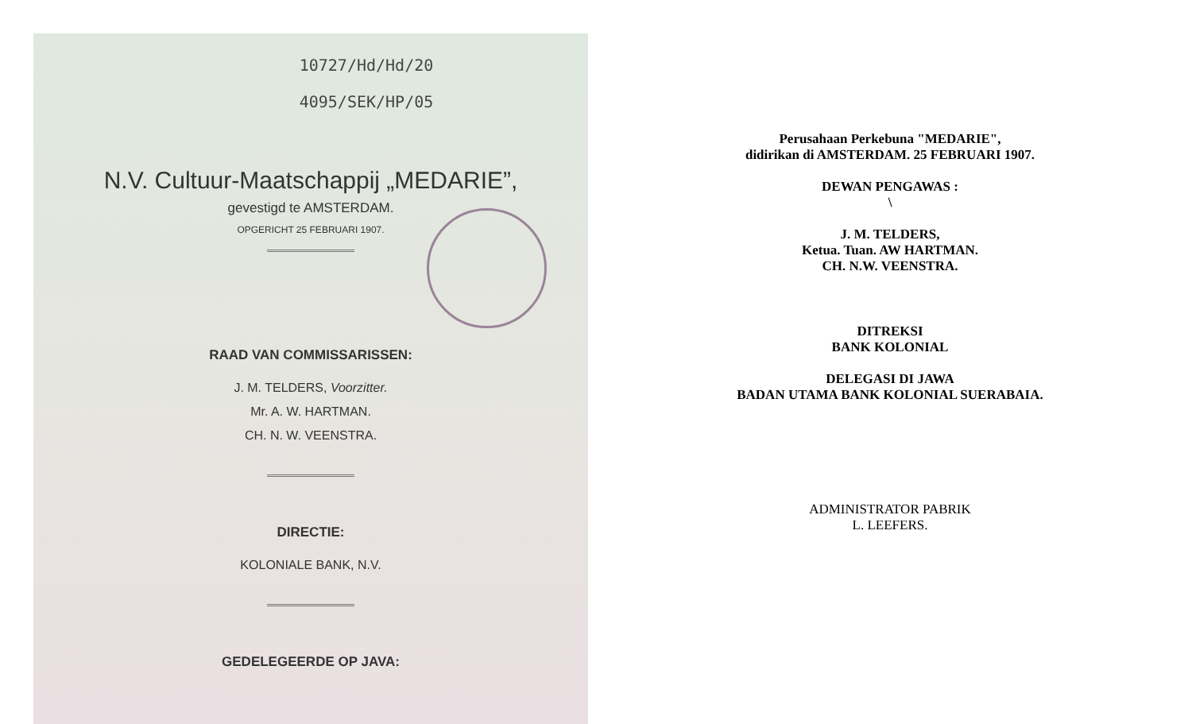10727/Hd/Hd/20
4095/SEK/HP/05
N.V. Cultuur-Maatschappij „MEDARIE”,
gevestigd te AMSTERDAM.
OPGERICHT 25 FEBRUARI 1907.
RAAD VAN COMMISSARISSEN:
J. M. TELDERS, Voorzitter.
Mr. A. W. HARTMAN.
CH. N. W. VEENSTRA.
DIRECTIE:
KOLONIALE BANK, N.V.
GEDELEGEERDE OP JAVA:
Perusahaan Perkebuna "MEDARIE",
didirikan di AMSTERDAM. 25 FEBRUARI 1907.
DEWAN PENGAWAS :
\
J. M. TELDERS,
Ketua. Tuan. AW HARTMAN.
CH. N.W. VEENSTRA.
DITREKSI
BANK KOLONIAL
DELEGASI DI JAWA
BADAN UTAMA BANK KOLONIAL SUERABAIA.
ADMINISTRATOR PABRIK
L. LEEFERS.